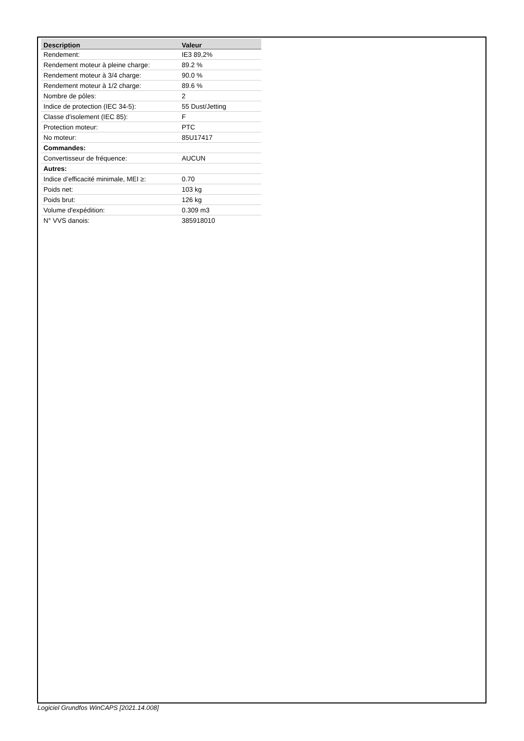| Description | Valeur |
| --- | --- |
| Rendement: | IE3 89,2% |
| Rendement moteur à pleine charge: | 89.2 % |
| Rendement moteur à 3/4 charge: | 90.0 % |
| Rendement moteur à 1/2 charge: | 89.6 % |
| Nombre de pôles: | 2 |
| Indice de protection (IEC 34-5): | 55 Dust/Jetting |
| Classe d'isolement (IEC 85): | F |
| Protection moteur: | PTC |
| No moteur: | 85U17417 |
| Commandes: | |
| Convertisseur de fréquence: | AUCUN |
| Autres: | |
| Indice d’efficacité minimale, MEI ≥: | 0.70 |
| Poids net: | 103 kg |
| Poids brut: | 126 kg |
| Volume d'expédition: | 0.309 m3 |
| N° VVS danois: | 385918010 |
Logiciel Grundfos WinCAPS [2021.14.008]